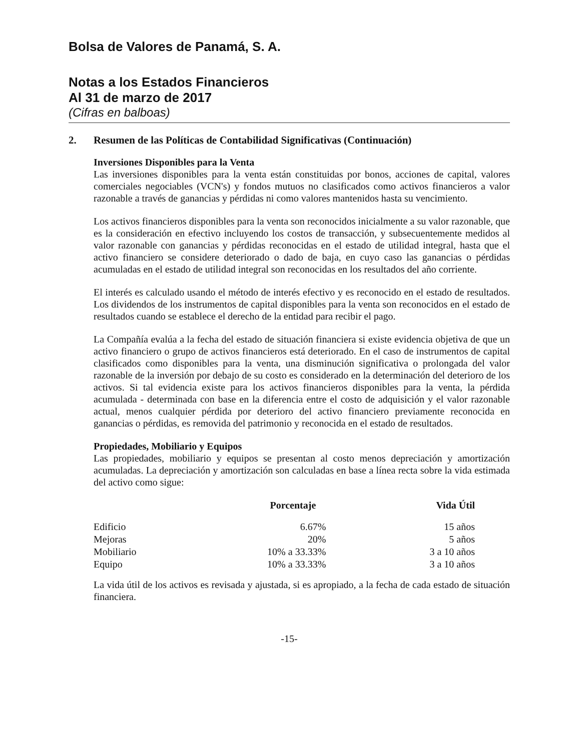Bolsa de Valores de Panamá, S. A.
Notas a los Estados Financieros
Al 31 de marzo de 2017
(Cifras en balboas)
2. Resumen de las Políticas de Contabilidad Significativas (Continuación)
Inversiones Disponibles para la Venta
Las inversiones disponibles para la venta están constituidas por bonos, acciones de capital, valores comerciales negociables (VCN's) y fondos mutuos no clasificados como activos financieros a valor razonable a través de ganancias y pérdidas ni como valores mantenidos hasta su vencimiento.
Los activos financieros disponibles para la venta son reconocidos inicialmente a su valor razonable, que es la consideración en efectivo incluyendo los costos de transacción, y subsecuentemente medidos al valor razonable con ganancias y pérdidas reconocidas en el estado de utilidad integral, hasta que el activo financiero se considere deteriorado o dado de baja, en cuyo caso las ganancias o pérdidas acumuladas en el estado de utilidad integral son reconocidas en los resultados del año corriente.
El interés es calculado usando el método de interés efectivo y es reconocido en el estado de resultados. Los dividendos de los instrumentos de capital disponibles para la venta son reconocidos en el estado de resultados cuando se establece el derecho de la entidad para recibir el pago.
La Compañía evalúa a la fecha del estado de situación financiera si existe evidencia objetiva de que un activo financiero o grupo de activos financieros está deteriorado. En el caso de instrumentos de capital clasificados como disponibles para la venta, una disminución significativa o prolongada del valor razonable de la inversión por debajo de su costo es considerado en la determinación del deterioro de los activos. Si tal evidencia existe para los activos financieros disponibles para la venta, la pérdida acumulada - determinada con base en la diferencia entre el costo de adquisición y el valor razonable actual, menos cualquier pérdida por deterioro del activo financiero previamente reconocida en ganancias o pérdidas, es removida del patrimonio y reconocida en el estado de resultados.
Propiedades, Mobiliario y Equipos
Las propiedades, mobiliario y equipos se presentan al costo menos depreciación y amortización acumuladas. La depreciación y amortización son calculadas en base a línea recta sobre la vida estimada del activo como sigue:
| | Porcentaje | Vida Útil |
| --- | --- | --- |
| Edificio | 6.67% | 15 años |
| Mejoras | 20% | 5 años |
| Mobiliario | 10% a 33.33% | 3 a 10 años |
| Equipo | 10% a 33.33% | 3 a 10 años |
La vida útil de los activos es revisada y ajustada, si es apropiado, a la fecha de cada estado de situación financiera.
-15-